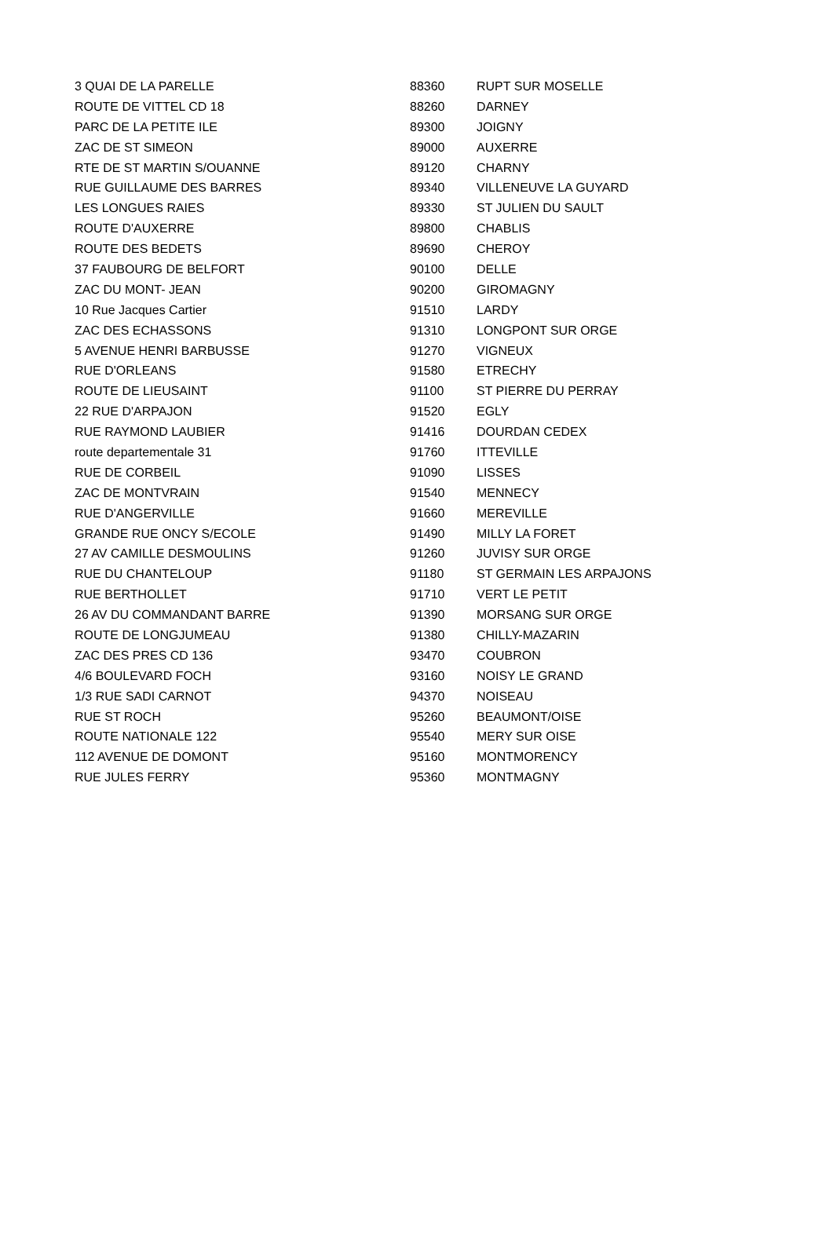| 3 QUAI DE LA PARELLE | 88360 | RUPT SUR MOSELLE |
| ROUTE DE VITTEL CD 18 | 88260 | DARNEY |
| PARC DE LA PETITE ILE | 89300 | JOIGNY |
| ZAC DE ST SIMEON | 89000 | AUXERRE |
| RTE DE ST MARTIN S/OUANNE | 89120 | CHARNY |
| RUE GUILLAUME DES BARRES | 89340 | VILLENEUVE LA GUYARD |
| LES LONGUES RAIES | 89330 | ST JULIEN DU SAULT |
| ROUTE D'AUXERRE | 89800 | CHABLIS |
| ROUTE DES BEDETS | 89690 | CHEROY |
| 37 FAUBOURG DE BELFORT | 90100 | DELLE |
| ZAC DU MONT- JEAN | 90200 | GIROMAGNY |
| 10 Rue Jacques Cartier | 91510 | LARDY |
| ZAC DES ECHASSONS | 91310 | LONGPONT SUR ORGE |
| 5 AVENUE HENRI BARBUSSE | 91270 | VIGNEUX |
| RUE D'ORLEANS | 91580 | ETRECHY |
| ROUTE DE LIEUSAINT | 91100 | ST PIERRE DU PERRAY |
| 22 RUE D'ARPAJON | 91520 | EGLY |
| RUE RAYMOND LAUBIER | 91416 | DOURDAN CEDEX |
| route departementale 31 | 91760 | ITTEVILLE |
| RUE DE CORBEIL | 91090 | LISSES |
| ZAC DE MONTVRAIN | 91540 | MENNECY |
| RUE D'ANGERVILLE | 91660 | MEREVILLE |
| GRANDE RUE ONCY S/ECOLE | 91490 | MILLY LA FORET |
| 27 AV CAMILLE DESMOULINS | 91260 | JUVISY SUR ORGE |
| RUE DU CHANTELOUP | 91180 | ST GERMAIN LES ARPAJONS |
| RUE BERTHOLLET | 91710 | VERT LE PETIT |
| 26 AV DU COMMANDANT BARRE | 91390 | MORSANG SUR ORGE |
| ROUTE DE LONGJUMEAU | 91380 | CHILLY-MAZARIN |
| ZAC DES PRES CD 136 | 93470 | COUBRON |
| 4/6 BOULEVARD FOCH | 93160 | NOISY LE GRAND |
| 1/3 RUE SADI CARNOT | 94370 | NOISEAU |
| RUE ST ROCH | 95260 | BEAUMONT/OISE |
| ROUTE NATIONALE 122 | 95540 | MERY SUR OISE |
| 112 AVENUE DE DOMONT | 95160 | MONTMORENCY |
| RUE JULES FERRY | 95360 | MONTMAGNY |